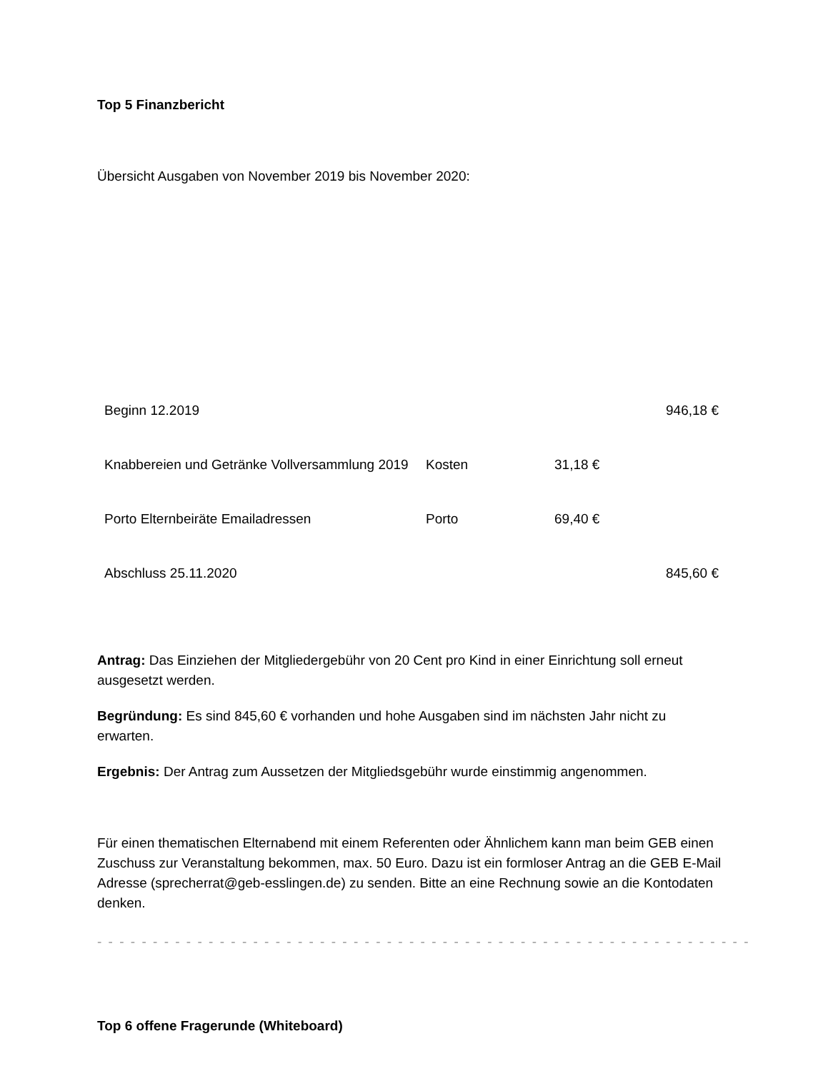Top 5 Finanzbericht
Übersicht Ausgaben von November 2019 bis November 2020:
| Beginn 12.2019 | | | 946,18 € |
| Knabbereien und Getränke Vollversammlung 2019 | Kosten | 31,18 € | |
| Porto Elternbeiräte Emailadressen | Porto | 69,40 € | |
| Abschluss 25.11.2020 | | | 845,60 € |
Antrag: Das Einziehen der Mitgliedergebühr von 20 Cent pro Kind in einer Einrichtung soll erneut ausgesetzt werden.
Begründung: Es sind 845,60 € vorhanden und hohe Ausgaben sind im nächsten Jahr nicht zu erwarten.
Ergebnis: Der Antrag zum Aussetzen der Mitgliedsgebühr wurde einstimmig angenommen.
Für einen thematischen Elternabend mit einem Referenten oder Ähnlichem kann man beim GEB einen Zuschuss zur Veranstaltung bekommen, max. 50 Euro. Dazu ist ein formloser Antrag an die GEB E-Mail Adresse (sprecherrat@geb-esslingen.de) zu senden. Bitte an eine Rechnung sowie an die Kontodaten denken.
- - - - - - - - - - - - - - - - - - - - - - - - - - - - - - - - - - - - - - - - - - - - - - - - - - - - - - - - - - -
Top 6 offene Fragerunde (Whiteboard)